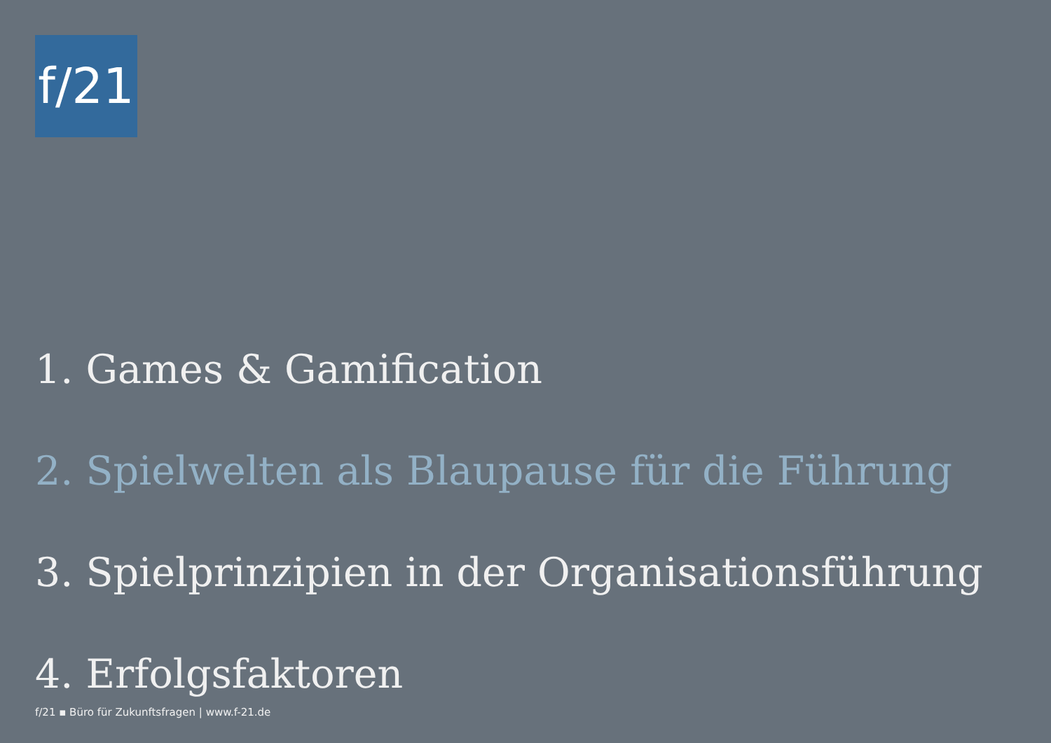f/21
1. Games & Gamification
2. Spielwelten als Blaupause für die Führung
3. Spielprinzipien in der Organisationsführung
4. Erfolgsfaktoren
f/21 ▪ Büro für Zukunftsfragen | www.f-21.de